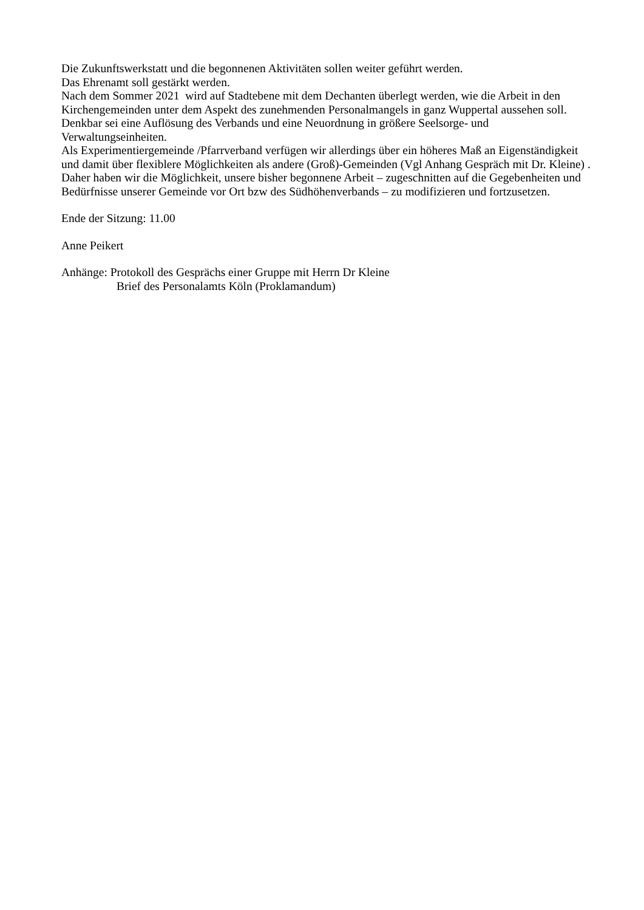Die Zukunftswerkstatt und die begonnenen Aktivitäten sollen weiter geführt werden.
Das Ehrenamt soll gestärkt werden.
Nach dem Sommer 2021 wird auf Stadtebene mit dem Dechanten überlegt werden, wie die Arbeit in den Kirchengemeinden unter dem Aspekt des zunehmenden Personalmangels in ganz Wuppertal aussehen soll. Denkbar sei eine Auflösung des Verbands und eine Neuordnung in größere Seelsorge- und Verwaltungseinheiten.
Als Experimentiergemeinde /Pfarrverband verfügen wir allerdings über ein höheres Maß an Eigenständigkeit und damit über flexiblere Möglichkeiten als andere (Groß)-Gemeinden (Vgl Anhang Gespräch mit Dr. Kleine) . Daher haben wir die Möglichkeit, unsere bisher begonnene Arbeit – zugeschnitten auf die Gegebenheiten und Bedürfnisse unserer Gemeinde vor Ort bzw des Südhöhenverbands – zu modifizieren und fortzusetzen.
Ende der Sitzung: 11.00
Anne Peikert
Anhänge: Protokoll des Gesprächs einer Gruppe mit Herrn Dr Kleine
Brief des Personalamts Köln (Proklamandum)